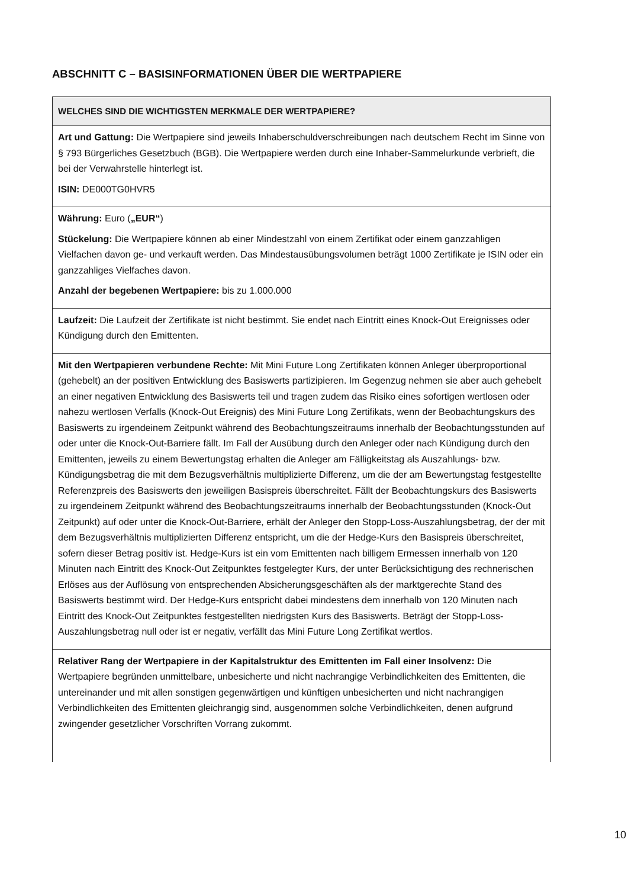ABSCHNITT C – BASISINFORMATIONEN ÜBER DIE WERTPAPIERE
| WELCHES SIND DIE WICHTIGSTEN MERKMALE DER WERTPAPIERE? |
| --- |
| Art und Gattung: Die Wertpapiere sind jeweils Inhaberschuldverschreibungen nach deutschem Recht im Sinne von § 793 Bürgerliches Gesetzbuch (BGB). Die Wertpapiere werden durch eine Inhaber-Sammelurkunde verbrieft, die bei der Verwahrstelle hinterlegt ist. ISIN: DE000TG0HVR5 |
| Währung: Euro ( „EUR“ ) Stückelung: Die Wertpapiere können ab einer Mindestzahl von einem Zertifikat oder einem ganzzahligen Vielfachen davon ge- und verkauft werden. Das Mindestausübungsvolumen beträgt 1000 Zertifikate je ISIN oder ein ganzzahliges Vielfaches davon. Anzahl der begebenen Wertpapiere: bis zu 1.000.000 |
| Laufzeit: Die Laufzeit der Zertifikate ist nicht bestimmt. Sie endet nach Eintritt eines Knock-Out Ereignisses oder Kündigung durch den Emittenten. |
| Mit den Wertpapieren verbundene Rechte: Mit Mini Future Long Zertifikaten können Anleger überproportional (gehebelt) an der positiven Entwicklung des Basiswerts partizipieren. Im Gegenzug nehmen sie aber auch gehebelt an einer negativen Entwicklung des Basiswerts teil und tragen zudem das Risiko eines sofortigen wertlosen oder nahezu wertlosen Verfalls (Knock-Out Ereignis) des Mini Future Long Zertifikats, wenn der Beobachtungskurs des Basiswerts zu irgendeinem Zeitpunkt während des Beobachtungszeitraums innerhalb der Beobachtungsstunden auf oder unter die Knock-Out-Barriere fällt. Im Fall der Ausübung durch den Anleger oder nach Kündigung durch den Emittenten, jeweils zu einem Bewertungstag erhalten die Anleger am Fälligkeitstag als Auszahlungs- bzw. Kündigungsbetrag die mit dem Bezugsverhältnis multiplizierte Differenz, um die der am Bewertungstag festgestellte Referenzpreis des Basiswerts den jeweiligen Basispreis überschreitet. Fällt der Beobachtungskurs des Basiswerts zu irgendeinem Zeitpunkt während des Beobachtungszeitraums innerhalb der Beobachtungsstunden (Knock-Out Zeitpunkt) auf oder unter die Knock-Out-Barriere, erhält der Anleger den Stopp-Loss-Auszahlungsbetrag, der der mit dem Bezugsverhältnis multiplizierten Differenz entspricht, um die der Hedge-Kurs den Basispreis überschreitet, sofern dieser Betrag positiv ist. Hedge-Kurs ist ein vom Emittenten nach billigem Ermessen innerhalb von 120 Minuten nach Eintritt des Knock-Out Zeitpunktes festgelegter Kurs, der unter Berücksichtigung des rechnerischen Erlöses aus der Auflösung von entsprechenden Absicherungsgeschäften als der marktgerechte Stand des Basiswerts bestimmt wird. Der Hedge-Kurs entspricht dabei mindestens dem innerhalb von 120 Minuten nach Eintritt des Knock-Out Zeitpunktes festgestellten niedrigsten Kurs des Basiswerts. Beträgt der Stopp-Loss-Auszahlungsbetrag null oder ist er negativ, verfällt das Mini Future Long Zertifikat wertlos. |
| Relativer Rang der Wertpapiere in der Kapitalstruktur des Emittenten im Fall einer Insolvenz: Die Wertpapiere begründen unmittelbare, unbesicherte und nicht nachrangige Verbindlichkeiten des Emittenten, die untereinander und mit allen sonstigen gegenwärtigen und künftigen unbesicherten und nicht nachrangigen Verbindlichkeiten des Emittenten gleichrangig sind, ausgenommen solche Verbindlichkeiten, denen aufgrund zwingender gesetzlicher Vorschriften Vorrang zukommt. |
10